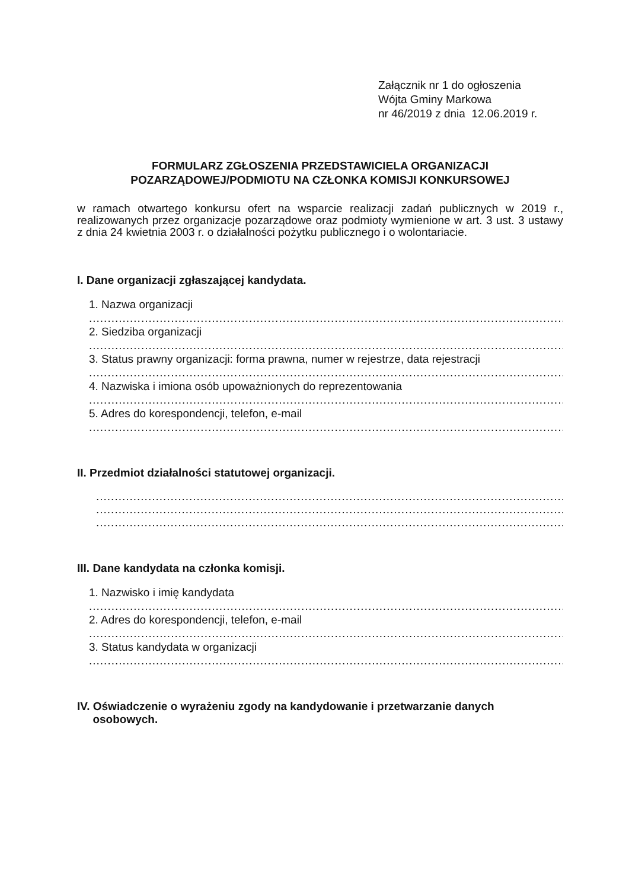Załącznik nr 1 do ogłoszenia
Wójta Gminy Markowa
nr 46/2019 z dnia 12.06.2019 r.
FORMULARZ ZGŁOSZENIA PRZEDSTAWICIELA ORGANIZACJI
POZARZĄDOWEJ/PODMIOTU NA CZŁONKA KOMISJI KONKURSOWEJ
w ramach otwartego konkursu ofert na wsparcie realizacji zadań publicznych w 2019 r., realizowanych przez organizacje pozarządowe oraz podmioty wymienione w art. 3 ust. 3 ustawy z dnia 24 kwietnia 2003 r. o działalności pożytku publicznego i o wolontariacie.
I. Dane organizacji zgłaszającej kandydata.
1. Nazwa organizacji
......................................................................................................................................................
2. Siedziba organizacji
......................................................................................................................................................
3. Status prawny organizacji: forma prawna, numer w rejestrze, data rejestracji
......................................................................................................................................................
4. Nazwiska i imiona osób upoważnionych do reprezentowania
......................................................................................................................................................
5. Adres do korespondencji, telefon, e-mail
......................................................................................................................................................
II. Przedmiot działalności statutowej organizacji.
......................................................................................................................................................
......................................................................................................................................................
......................................................................................................................................................
III. Dane kandydata na członka komisji.
1. Nazwisko i imię kandydata
......................................................................................................................................................
2. Adres do korespondencji, telefon, e-mail
......................................................................................................................................................
3. Status kandydata w organizacji
......................................................................................................................................................
IV. Oświadczenie o wyrażeniu zgody na kandydowanie i przetwarzanie danych
osobowych.